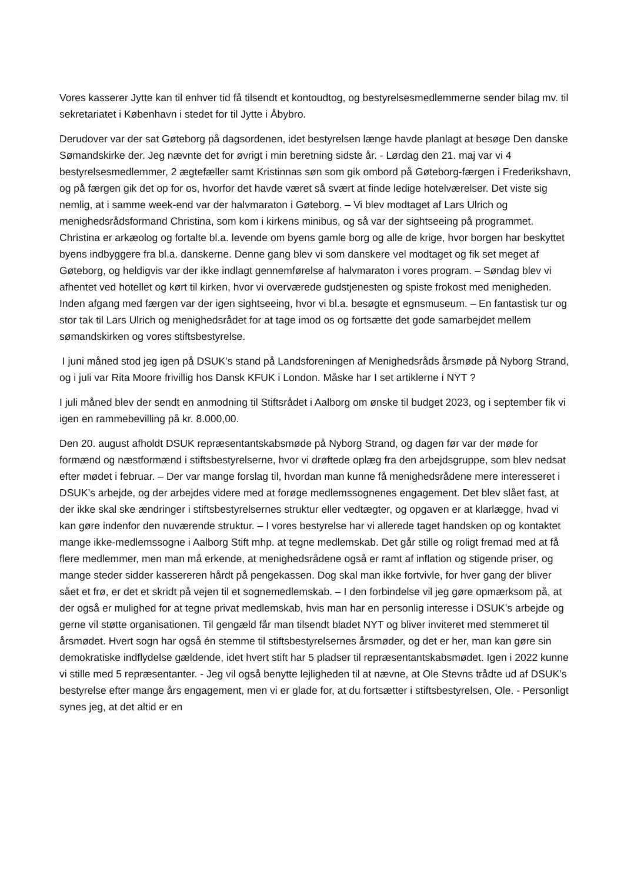Vores kasserer Jytte kan til enhver tid få tilsendt et kontoudtog, og bestyrelsesmedlemmerne sender bilag mv. til sekretariatet i København i stedet for til Jytte i Åbybro.
Derudover var der sat Gøteborg på dagsordenen, idet bestyrelsen længe havde planlagt at besøge Den danske Sømandskirke der. Jeg nævnte det for øvrigt i min beretning sidste år. - Lørdag den 21. maj var vi 4 bestyrelsesmedlemmer, 2 ægtefæller samt Kristinnas søn som gik ombord på Gøteborg-færgen i Frederikshavn, og på færgen gik det op for os, hvorfor det havde været så svært at finde ledige hotelværelser. Det viste sig nemlig, at i samme week-end var der halvmaraton i Gøteborg. – Vi blev modtaget af Lars Ulrich og menighedsrådsformand Christina, som kom i kirkens minibus, og så var der sightseeing på programmet. Christina er arkæolog og fortalte bl.a. levende om byens gamle borg og alle de krige, hvor borgen har beskyttet byens indbyggere fra bl.a. danskerne. Denne gang blev vi som danskere vel modtaget og fik set meget af Gøteborg, og heldigvis var der ikke indlagt gennemførelse af halvmaraton i vores program. – Søndag blev vi afhentet ved hotellet og kørt til kirken, hvor vi overværede gudstjenesten og spiste frokost med menigheden. Inden afgang med færgen var der igen sightseeing, hvor vi bl.a. besøgte et egnsmuseum. – En fantastisk tur og stor tak til Lars Ulrich og menighedsrådet for at tage imod os og fortsætte det gode samarbejdet mellem sømandskirken og vores stiftsbestyrelse.
I juni måned stod jeg igen på DSUK’s stand på Landsforeningen af Menighedsråds årsmøde på Nyborg Strand, og i juli var Rita Moore frivillig hos Dansk KFUK i London. Måske har I set artiklerne i NYT ?
I juli måned blev der sendt en anmodning til Stiftsrådet i Aalborg om ønske til budget 2023, og i september fik vi igen en rammebevilling på kr. 8.000,00.
Den 20. august afholdt DSUK repræsentantskabsmøde på Nyborg Strand, og dagen før var der møde for formænd og næstformænd i stiftsbestyrelserne, hvor vi drøftede oplæg fra den arbejdsgruppe, som blev nedsat efter mødet i februar. – Der var mange forslag til, hvordan man kunne få menighedsrådene mere interesseret i DSUK’s arbejde, og der arbejdes videre med at forøge medlemssognenes engagement. Det blev slået fast, at der ikke skal ske ændringer i stiftsbestyrelsernes struktur eller vedtægter, og opgaven er at klarlægge, hvad vi kan gøre indenfor den nuværende struktur. – I vores bestyrelse har vi allerede taget handsken op og kontaktet mange ikke-medlemssogne i Aalborg Stift mhp. at tegne medlemskab. Det går stille og roligt fremad med at få flere medlemmer, men man må erkende, at menighedsrådene også er ramt af inflation og stigende priser, og mange steder sidder kassereren hårdt på pengekassen. Dog skal man ikke fortvivle, for hver gang der bliver sået et frø, er det et skridt på vejen til et sognemedlemskab. – I den forbindelse vil jeg gøre opmærksom på, at der også er mulighed for at tegne privat medlemskab, hvis man har en personlig interesse i DSUK’s arbejde og gerne vil støtte organisationen. Til gengæld får man tilsendt bladet NYT og bliver inviteret med stemmeret til årsmødet. Hvert sogn har også én stemme til stiftsbestyrelsernes årsmøder, og det er her, man kan gøre sin demokratiske indflydelse gældende, idet hvert stift har 5 pladser til repræsentantskabsmødet. Igen i 2022 kunne vi stille med 5 repræsentanter. - Jeg vil også benytte lejligheden til at nævne, at Ole Stevns trådte ud af DSUK’s bestyrelse efter mange års engagement, men vi er glade for, at du fortsætter i stiftsbestyrelsen, Ole. - Personligt synes jeg, at det altid er en